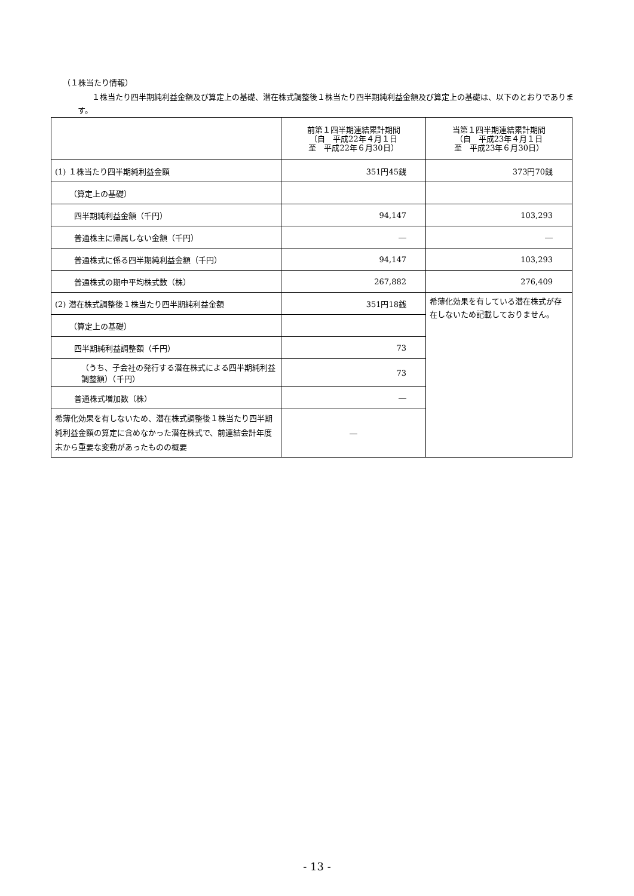（１株当たり情報）
１株当たり四半期純利益金額及び算定上の基礎、潜在株式調整後１株当たり四半期純利益金額及び算定上の基礎は、以下のとおりであります。
| | 前第１四半期連結累計期間 （自 平成22年４月１日 至 平成22年６月30日） | 当第１四半期連結累計期間 （自 平成23年４月１日 至 平成23年６月30日） |
| --- | --- | --- |
| (1) １株当たり四半期純利益金額 | 351円45銭 | 373円70銭 |
| （算定上の基礎） | | |
| 四半期純利益金額（千円） | 94,147 | 103,293 |
| 普通株主に帰属しない金額（千円） | ― | ― |
| 普通株式に係る四半期純利益金額（千円） | 94,147 | 103,293 |
| 普通株式の期中平均株式数（株） | 267,882 | 276,409 |
| (2) 潜在株式調整後１株当たり四半期純利益金額 | 351円18銭 | 希薄化効果を有している潜在株式が存在しないため記載しておりません。 |
| （算定上の基礎） | | |
| 四半期純利益調整額（千円） | 73 | |
| （うち、子会社の発行する潜在株式による四半期純利益調整額）（千円） | 73 | |
| 普通株式増加数（株） | ― | |
| 希薄化効果を有しないため、潜在株式調整後１株当たり四半期純利益金額の算定に含めなかった潜在株式で、前連結会計年度末から重要な変動があったものの概要 | ― | |
- 13 -